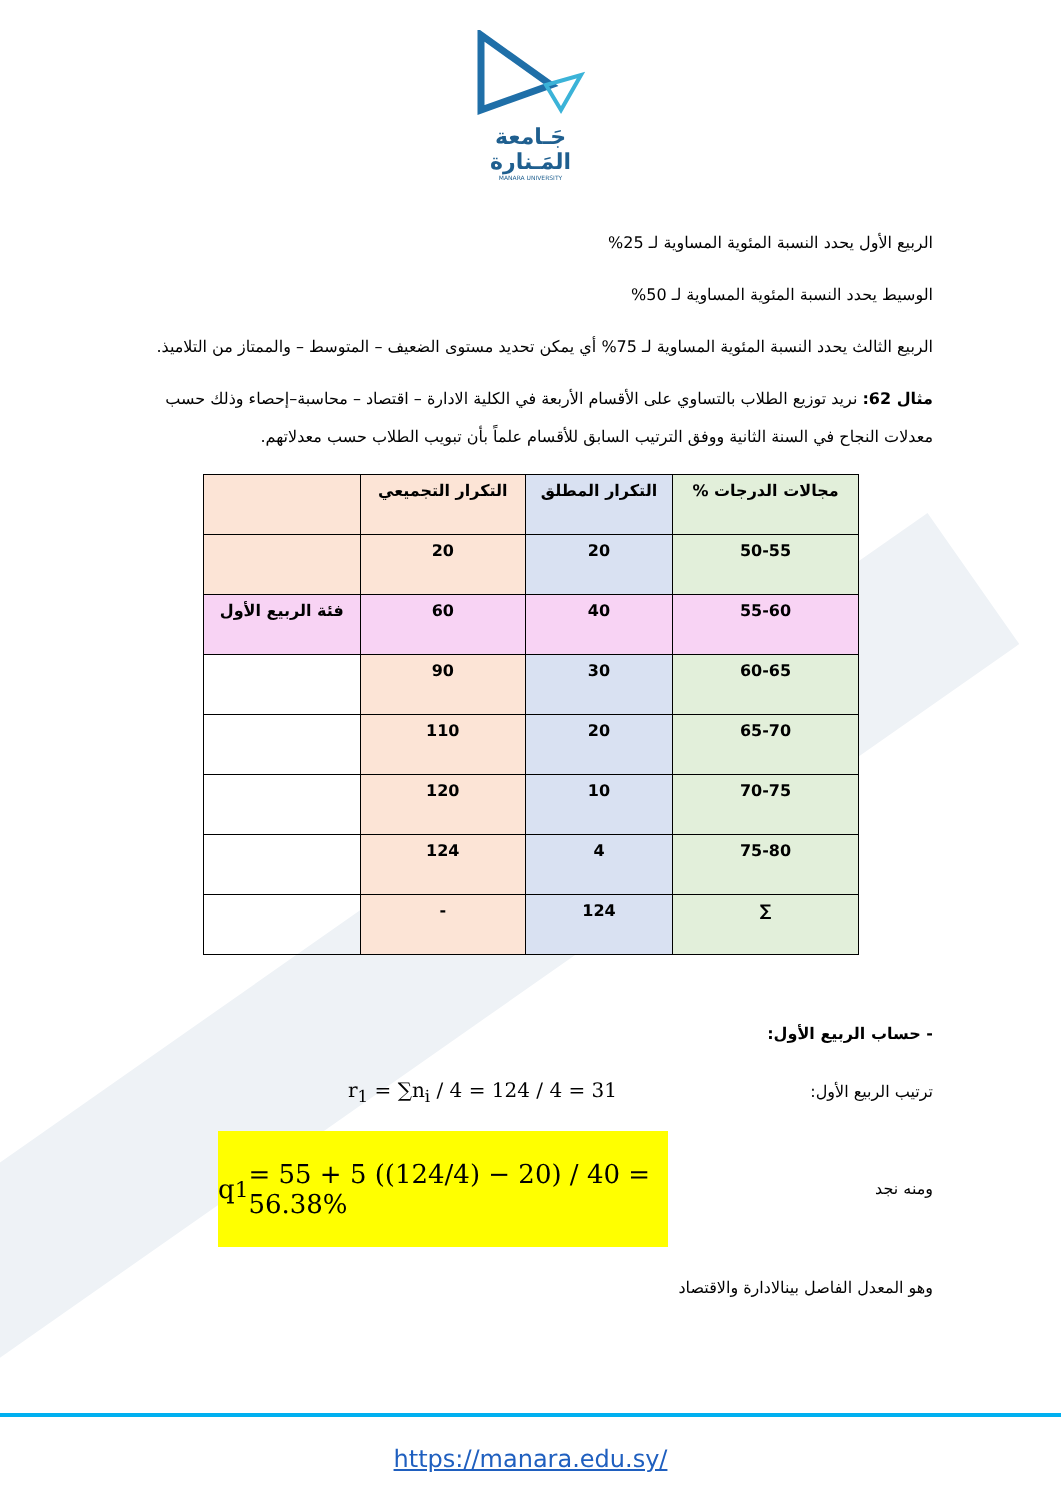جَـامعة
المَـنارة
MANARA UNIVERSITY
الربيع الأول يحدد النسبة المئوية المساوية لـ 25%
الوسيط يحدد النسبة المئوية المساوية لـ 50%
الربيع الثالث يحدد النسبة المئوية المساوية لـ 75% أي يمكن تحديد مستوى الضعيف – المتوسط – والممتاز من التلاميذ.
مثال 62: نريد توزيع الطلاب بالتساوي على الأقسام الأربعة في الكلية الادارة – اقتصاد – محاسبة–إحصاء وذلك حسب معدلات النجاح في السنة الثانية ووفق الترتيب السابق للأقسام علماً بأن تبويب الطلاب حسب معدلاتهم.
| مجالات الدرجات % | التكرار المطلق | التكرار التجميعي | |
| --- | --- | --- | --- |
| 50-55 | 20 | 20 | |
| 55-60 | 40 | 60 | فئة الربيع الأول |
| 60-65 | 30 | 90 | |
| 65-70 | 20 | 110 | |
| 70-75 | 10 | 120 | |
| 75-80 | 4 | 124 | |
| ∑ | 124 | - | |
- حساب الربيع الأول:
ترتيب الربيع الأول:
r<sub>1</sub> = ∑n<sub>i</sub> / 4 = 124 / 4 = 31
ومنه نجد
q<sub>1</sub> = 55 + 5 ((124/4) − 20) / 40 = 56.38%
وهو المعدل الفاصل بينالادارة والاقتصاد
https://manara.edu.sy/